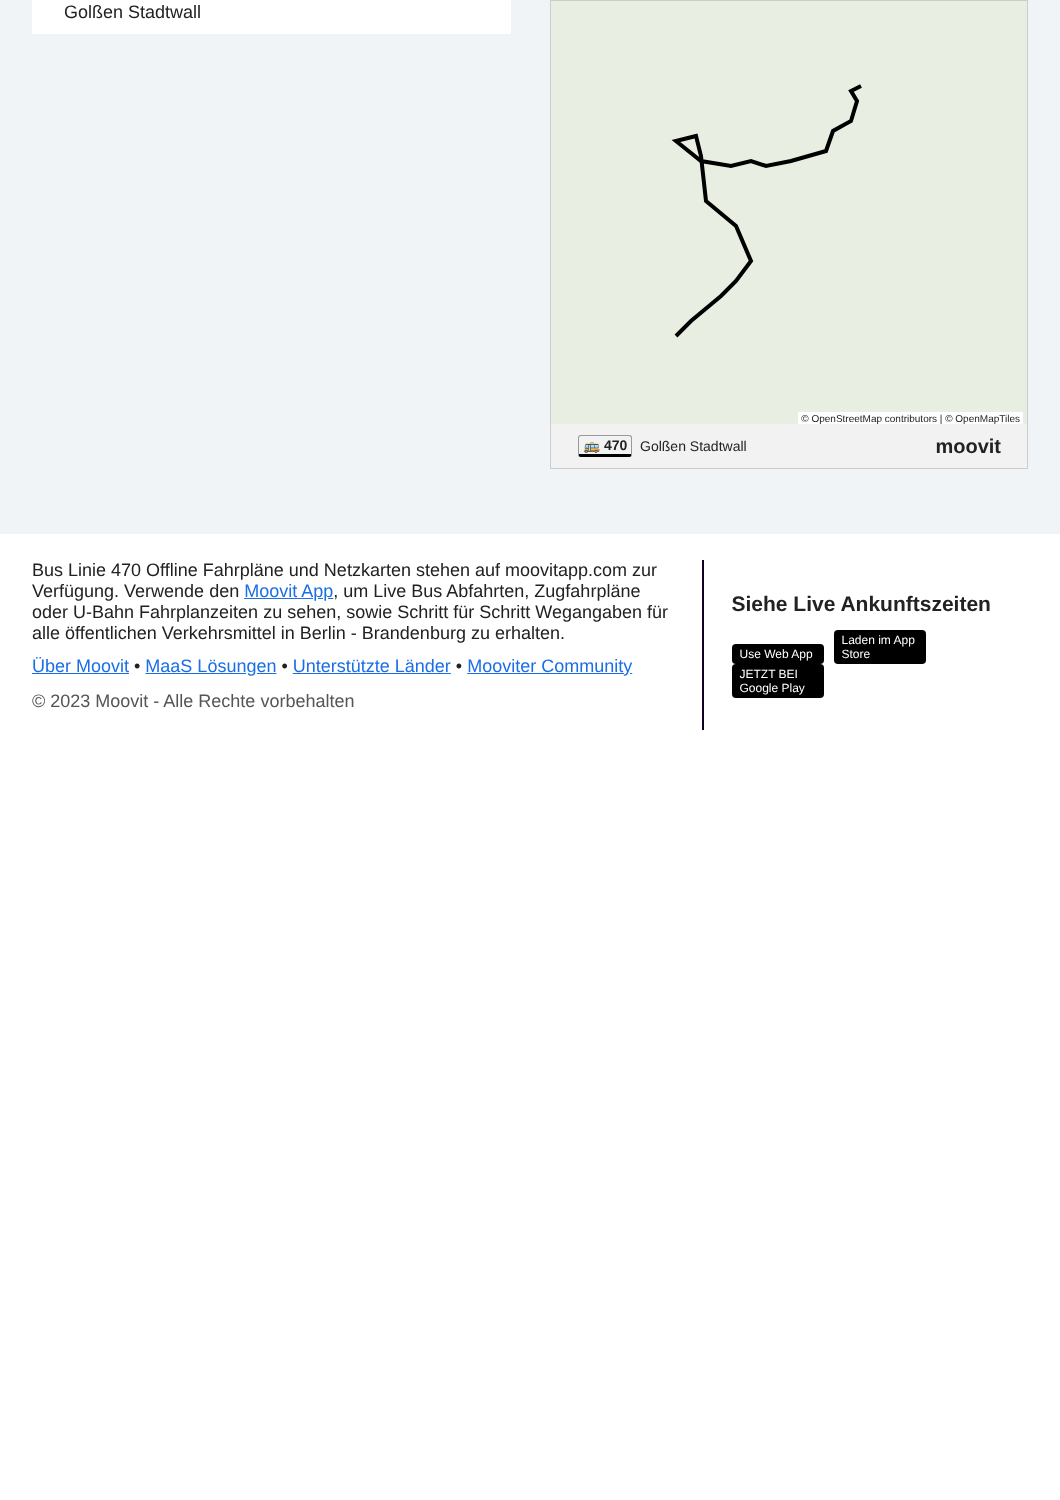Golßen Stadtwall
© OpenStreetMap contributors | © OpenMapTiles
🚌 470 Golßen Stadtwall moovit
Bus Linie 470 Offline Fahrpläne und Netzkarten stehen auf moovitapp.com zur Verfügung. Verwende den Moovit App, um Live Bus Abfahrten, Zugfahrpläne oder U-Bahn Fahrplanzeiten zu sehen, sowie Schritt für Schritt Wegangaben für alle öffentlichen Verkehrsmittel in Berlin - Brandenburg zu erhalten.
Über Moovit • MaaS Lösungen • Unterstützte Länder • Mooviter Community
© 2023 Moovit - Alle Rechte vorbehalten
Siehe Live Ankunftszeiten
Use Web App Laden im App Store JETZT BEI Google Play